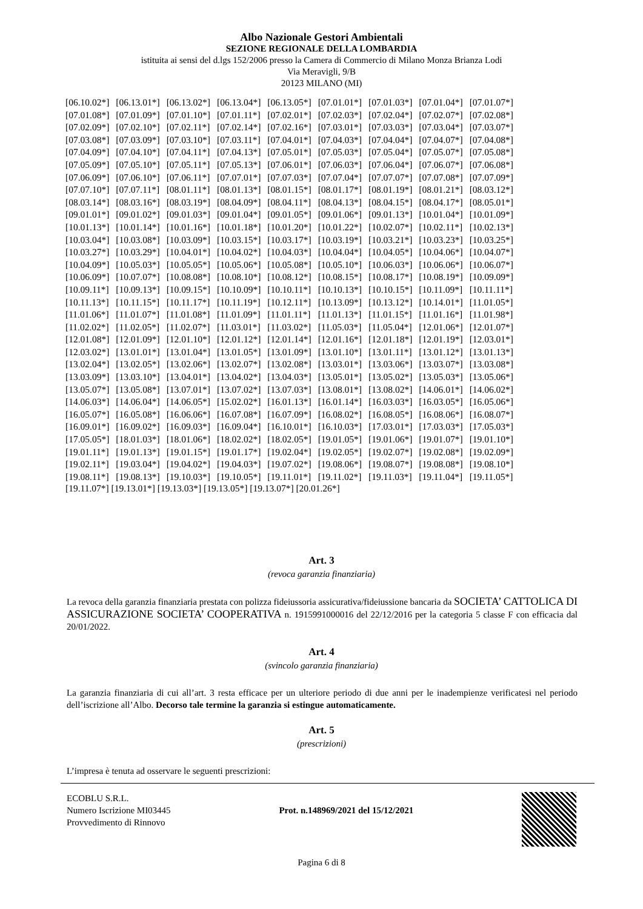Albo Nazionale Gestori Ambientali
SEZIONE REGIONALE DELLA LOMBARDIA
istituita ai sensi del d.lgs 152/2006 presso la Camera di Commercio di Milano Monza Brianza Lodi
Via Meravigli, 9/B
20123 MILANO (MI)
| [06.10.02*] | [06.13.01*] | [06.13.02*] | [06.13.04*] | [06.13.05*] | [07.01.01*] | [07.01.03*] | [07.01.04*] | [07.01.07*] |
| [07.01.08*] | [07.01.09*] | [07.01.10*] | [07.01.11*] | [07.02.01*] | [07.02.03*] | [07.02.04*] | [07.02.07*] | [07.02.08*] |
| [07.02.09*] | [07.02.10*] | [07.02.11*] | [07.02.14*] | [07.02.16*] | [07.03.01*] | [07.03.03*] | [07.03.04*] | [07.03.07*] |
| [07.03.08*] | [07.03.09*] | [07.03.10*] | [07.03.11*] | [07.04.01*] | [07.04.03*] | [07.04.04*] | [07.04.07*] | [07.04.08*] |
| [07.04.09*] | [07.04.10*] | [07.04.11*] | [07.04.13*] | [07.05.01*] | [07.05.03*] | [07.05.04*] | [07.05.07*] | [07.05.08*] |
| [07.05.09*] | [07.05.10*] | [07.05.11*] | [07.05.13*] | [07.06.01*] | [07.06.03*] | [07.06.04*] | [07.06.07*] | [07.06.08*] |
| [07.06.09*] | [07.06.10*] | [07.06.11*] | [07.07.01*] | [07.07.03*] | [07.07.04*] | [07.07.07*] | [07.07.08*] | [07.07.09*] |
| [07.07.10*] | [07.07.11*] | [08.01.11*] | [08.01.13*] | [08.01.15*] | [08.01.17*] | [08.01.19*] | [08.01.21*] | [08.03.12*] |
| [08.03.14*] | [08.03.16*] | [08.03.19*] | [08.04.09*] | [08.04.11*] | [08.04.13*] | [08.04.15*] | [08.04.17*] | [08.05.01*] |
| [09.01.01*] | [09.01.02*] | [09.01.03*] | [09.01.04*] | [09.01.05*] | [09.01.06*] | [09.01.13*] | [10.01.04*] | [10.01.09*] |
| [10.01.13*] | [10.01.14*] | [10.01.16*] | [10.01.18*] | [10.01.20*] | [10.01.22*] | [10.02.07*] | [10.02.11*] | [10.02.13*] |
| [10.03.04*] | [10.03.08*] | [10.03.09*] | [10.03.15*] | [10.03.17*] | [10.03.19*] | [10.03.21*] | [10.03.23*] | [10.03.25*] |
| [10.03.27*] | [10.03.29*] | [10.04.01*] | [10.04.02*] | [10.04.03*] | [10.04.04*] | [10.04.05*] | [10.04.06*] | [10.04.07*] |
| [10.04.09*] | [10.05.03*] | [10.05.05*] | [10.05.06*] | [10.05.08*] | [10.05.10*] | [10.06.03*] | [10.06.06*] | [10.06.07*] |
| [10.06.09*] | [10.07.07*] | [10.08.08*] | [10.08.10*] | [10.08.12*] | [10.08.15*] | [10.08.17*] | [10.08.19*] | [10.09.09*] |
| [10.09.11*] | [10.09.13*] | [10.09.15*] | [10.10.09*] | [10.10.11*] | [10.10.13*] | [10.10.15*] | [10.11.09*] | [10.11.11*] |
| [10.11.13*] | [10.11.15*] | [10.11.17*] | [10.11.19*] | [10.12.11*] | [10.13.09*] | [10.13.12*] | [10.14.01*] | [11.01.05*] |
| [11.01.06*] | [11.01.07*] | [11.01.08*] | [11.01.09*] | [11.01.11*] | [11.01.13*] | [11.01.15*] | [11.01.16*] | [11.01.98*] |
| [11.02.02*] | [11.02.05*] | [11.02.07*] | [11.03.01*] | [11.03.02*] | [11.05.03*] | [11.05.04*] | [12.01.06*] | [12.01.07*] |
| [12.01.08*] | [12.01.09*] | [12.01.10*] | [12.01.12*] | [12.01.14*] | [12.01.16*] | [12.01.18*] | [12.01.19*] | [12.03.01*] |
| [12.03.02*] | [13.01.01*] | [13.01.04*] | [13.01.05*] | [13.01.09*] | [13.01.10*] | [13.01.11*] | [13.01.12*] | [13.01.13*] |
| [13.02.04*] | [13.02.05*] | [13.02.06*] | [13.02.07*] | [13.02.08*] | [13.03.01*] | [13.03.06*] | [13.03.07*] | [13.03.08*] |
| [13.03.09*] | [13.03.10*] | [13.04.01*] | [13.04.02*] | [13.04.03*] | [13.05.01*] | [13.05.02*] | [13.05.03*] | [13.05.06*] |
| [13.05.07*] | [13.05.08*] | [13.07.01*] | [13.07.02*] | [13.07.03*] | [13.08.01*] | [13.08.02*] | [14.06.01*] | [14.06.02*] |
| [14.06.03*] | [14.06.04*] | [14.06.05*] | [15.02.02*] | [16.01.13*] | [16.01.14*] | [16.03.03*] | [16.03.05*] | [16.05.06*] |
| [16.05.07*] | [16.05.08*] | [16.06.06*] | [16.07.08*] | [16.07.09*] | [16.08.02*] | [16.08.05*] | [16.08.06*] | [16.08.07*] |
| [16.09.01*] | [16.09.02*] | [16.09.03*] | [16.09.04*] | [16.10.01*] | [16.10.03*] | [17.03.01*] | [17.03.03*] | [17.05.03*] |
| [17.05.05*] | [18.01.03*] | [18.01.06*] | [18.02.02*] | [18.02.05*] | [19.01.05*] | [19.01.06*] | [19.01.07*] | [19.01.10*] |
| [19.01.11*] | [19.01.13*] | [19.01.15*] | [19.01.17*] | [19.02.04*] | [19.02.05*] | [19.02.07*] | [19.02.08*] | [19.02.09*] |
| [19.02.11*] | [19.03.04*] | [19.04.02*] | [19.04.03*] | [19.07.02*] | [19.08.06*] | [19.08.07*] | [19.08.08*] | [19.08.10*] |
| [19.08.11*] | [19.08.13*] | [19.10.03*] | [19.10.05*] | [19.11.01*] | [19.11.02*] | [19.11.03*] | [19.11.04*] | [19.11.05*] |
[19.11.07*] [19.13.01*] [19.13.03*] [19.13.05*] [19.13.07*] [20.01.26*]
Art. 3
(revoca garanzia finanziaria)
La revoca della garanzia finanziaria prestata con polizza fideiussoria assicurativa/fideiussione bancaria da SOCIETA’ CATTOLICA DI ASSICURAZIONE SOCIETA’ COOPERATIVA n. 1915991000016 del 22/12/2016 per la categoria 5 classe F con efficacia dal 20/01/2022.
Art. 4
(svincolo garanzia finanziaria)
La garanzia finanziaria di cui all’art. 3 resta efficace per un ulteriore periodo di due anni per le inadempienze verificatesi nel periodo dell’iscrizione all’Albo. Decorso tale termine la garanzia si estingue automaticamente.
Art. 5
(prescrizioni)
L’impresa è tenuta ad osservare le seguenti prescrizioni:
ECOBLU S.R.L.
Numero Iscrizione MI03445
Provvedimento di Rinnovo
Prot. n.148969/2021 del 15/12/2021
Pagina 6 di 8